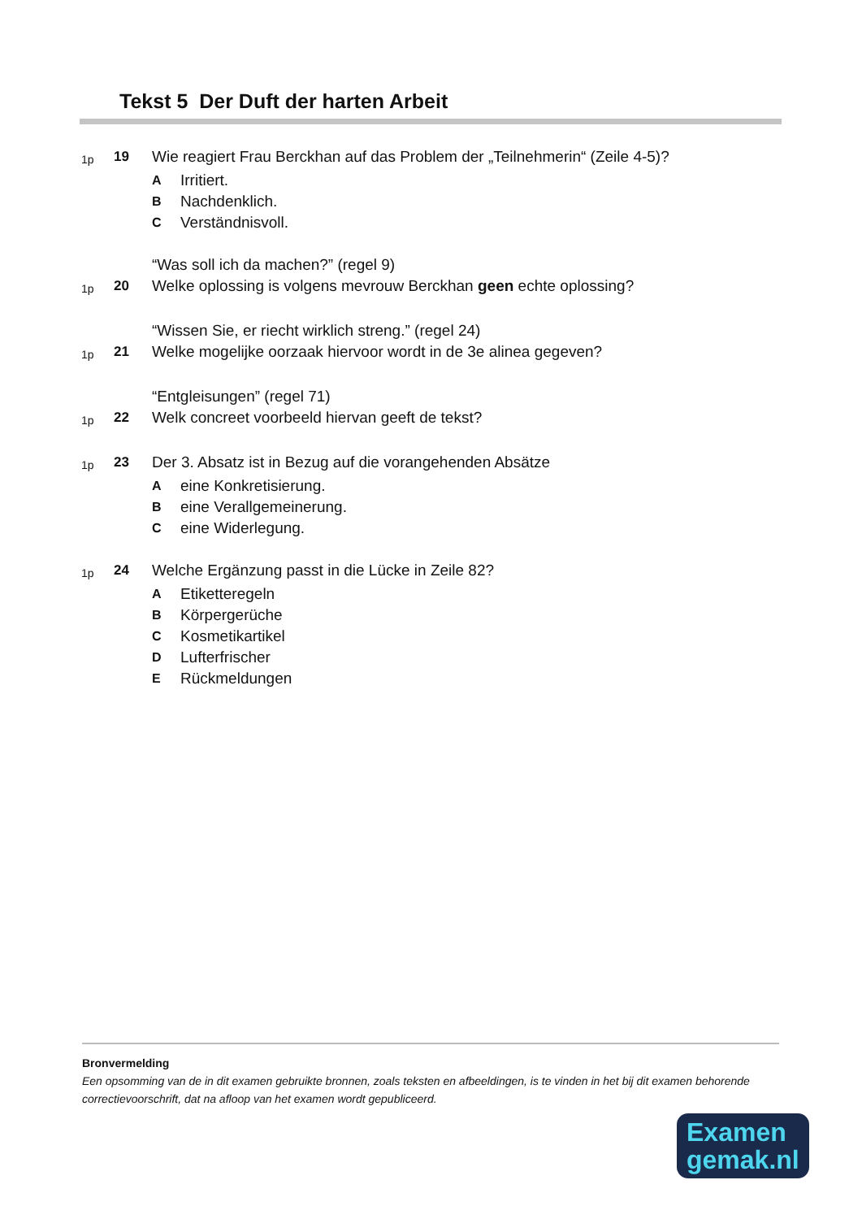Tekst 5 Der Duft der harten Arbeit
1p 19 Wie reagiert Frau Berckhan auf das Problem der „Teilnehmerin“ (Zeile 4-5)?
A Irritiert.
B Nachdenklich.
C Verständnisvoll.
“Was soll ich da machen?” (regel 9)
1p 20 Welke oplossing is volgens mevrouw Berckhan geen echte oplossing?
“Wissen Sie, er riecht wirklich streng.” (regel 24)
1p 21 Welke mogelijke oorzaak hiervoor wordt in de 3e alinea gegeven?
“Entgleisungen” (regel 71)
1p 22 Welk concreet voorbeeld hiervan geeft de tekst?
1p 23 Der 3. Absatz ist in Bezug auf die vorangehenden Absätze
Aeine Konkretisierung.
Beine Verallgemeinerung.
Ceine Widerlegung.
1p 24 Welche Ergänzung passt in die Lücke in Zeile 82?
A Etiketteregeln
B Körpergerüche
C Kosmetikartikel
D Lufterfrischer
E Rückmeldungen
Bronvermelding
Een opsomming van de in dit examen gebruikte bronnen, zoals teksten en afbeeldingen, is te vinden in het bij dit examen behorende correctievoorschrift, dat na afloop van het examen wordt gepubliceerd.
Examen
gemak.nl